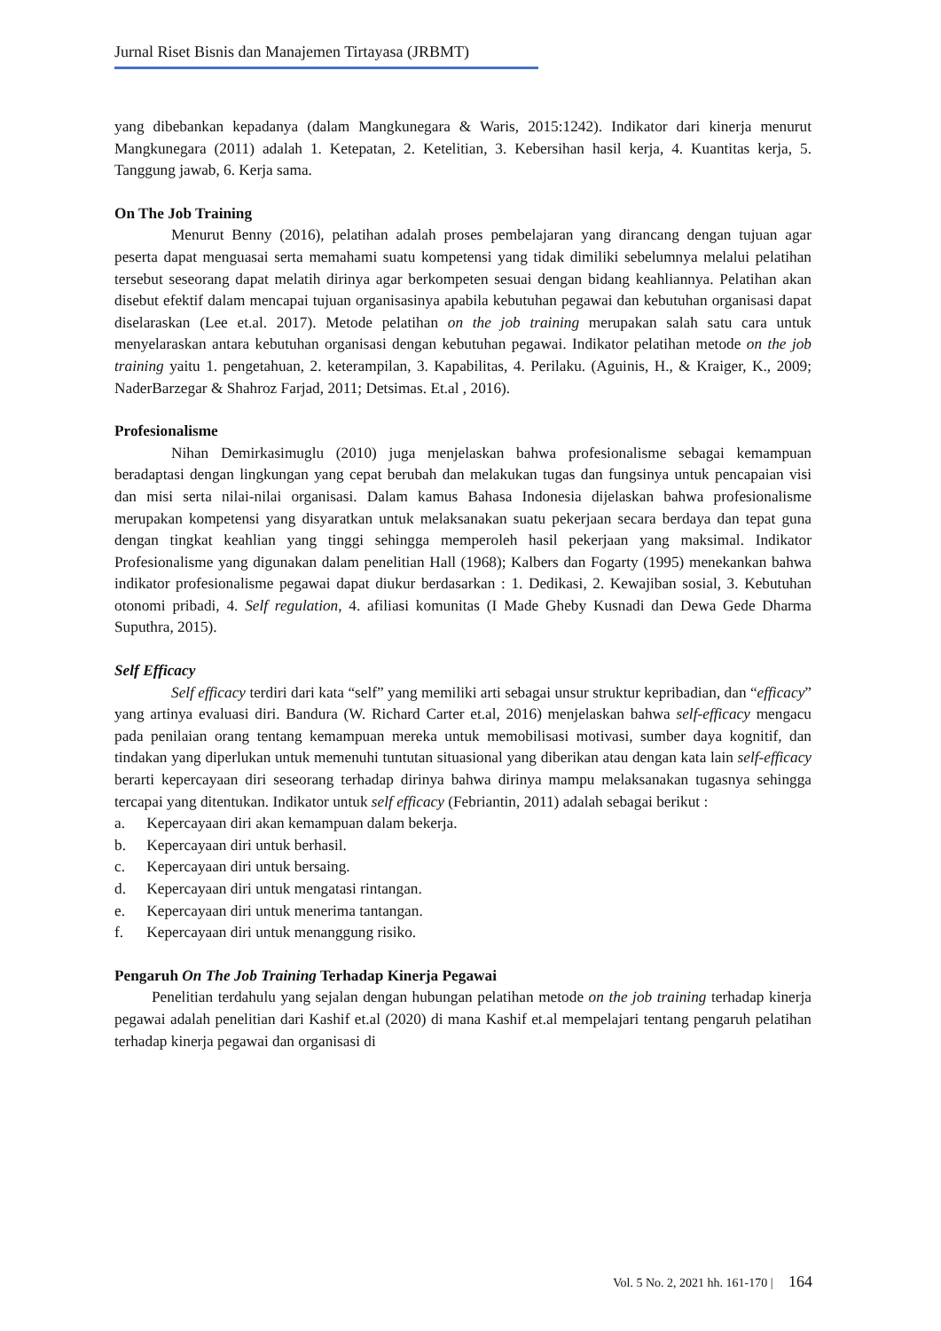Jurnal Riset Bisnis dan Manajemen Tirtayasa (JRBMT)
yang dibebankan kepadanya (dalam Mangkunegara & Waris, 2015:1242). Indikator dari kinerja menurut Mangkunegara (2011) adalah 1. Ketepatan, 2. Ketelitian, 3. Kebersihan hasil kerja, 4. Kuantitas kerja, 5. Tanggung jawab, 6. Kerja sama.
On The Job Training
Menurut Benny (2016), pelatihan adalah proses pembelajaran yang dirancang dengan tujuan agar peserta dapat menguasai serta memahami suatu kompetensi yang tidak dimiliki sebelumnya melalui pelatihan tersebut seseorang dapat melatih dirinya agar berkompeten sesuai dengan bidang keahliannya. Pelatihan akan disebut efektif dalam mencapai tujuan organisasinya apabila kebutuhan pegawai dan kebutuhan organisasi dapat diselaraskan (Lee et.al. 2017). Metode pelatihan on the job training merupakan salah satu cara untuk menyelaraskan antara kebutuhan organisasi dengan kebutuhan pegawai. Indikator pelatihan metode on the job training yaitu 1. pengetahuan, 2. keterampilan, 3. Kapabilitas, 4. Perilaku. (Aguinis, H., & Kraiger, K., 2009; NaderBarzegar & Shahroz Farjad, 2011; Detsimas. Et.al , 2016).
Profesionalisme
Nihan Demirkasimuglu (2010) juga menjelaskan bahwa profesionalisme sebagai kemampuan beradaptasi dengan lingkungan yang cepat berubah dan melakukan tugas dan fungsinya untuk pencapaian visi dan misi serta nilai-nilai organisasi. Dalam kamus Bahasa Indonesia dijelaskan bahwa profesionalisme merupakan kompetensi yang disyaratkan untuk melaksanakan suatu pekerjaan secara berdaya dan tepat guna dengan tingkat keahlian yang tinggi sehingga memperoleh hasil pekerjaan yang maksimal. Indikator Profesionalisme yang digunakan dalam penelitian Hall (1968); Kalbers dan Fogarty (1995) menekankan bahwa indikator profesionalisme pegawai dapat diukur berdasarkan : 1. Dedikasi, 2. Kewajiban sosial, 3. Kebutuhan otonomi pribadi, 4. Self regulation, 4. afiliasi komunitas (I Made Gheby Kusnadi dan Dewa Gede Dharma Suputhra, 2015).
Self Efficacy
Self efficacy terdiri dari kata “self” yang memiliki arti sebagai unsur struktur kepribadian, dan “efficacy” yang artinya evaluasi diri. Bandura (W. Richard Carter et.al, 2016) menjelaskan bahwa self-efficacy mengacu pada penilaian orang tentang kemampuan mereka untuk memobilisasi motivasi, sumber daya kognitif, dan tindakan yang diperlukan untuk memenuhi tuntutan situasional yang diberikan atau dengan kata lain self-efficacy berarti kepercayaan diri seseorang terhadap dirinya bahwa dirinya mampu melaksanakan tugasnya sehingga tercapai yang ditentukan. Indikator untuk self efficacy (Febriantin, 2011) adalah sebagai berikut :
a. Kepercayaan diri akan kemampuan dalam bekerja.
b. Kepercayaan diri untuk berhasil.
c. Kepercayaan diri untuk bersaing.
d. Kepercayaan diri untuk mengatasi rintangan.
e. Kepercayaan diri untuk menerima tantangan.
f. Kepercayaan diri untuk menanggung risiko.
Pengaruh On The Job Training Terhadap Kinerja Pegawai
Penelitian terdahulu yang sejalan dengan hubungan pelatihan metode on the job training terhadap kinerja pegawai adalah penelitian dari Kashif et.al (2020) di mana Kashif et.al mempelajari tentang pengaruh pelatihan terhadap kinerja pegawai dan organisasi di
Vol. 5 No. 2, 2021 hh. 161-170 | 164